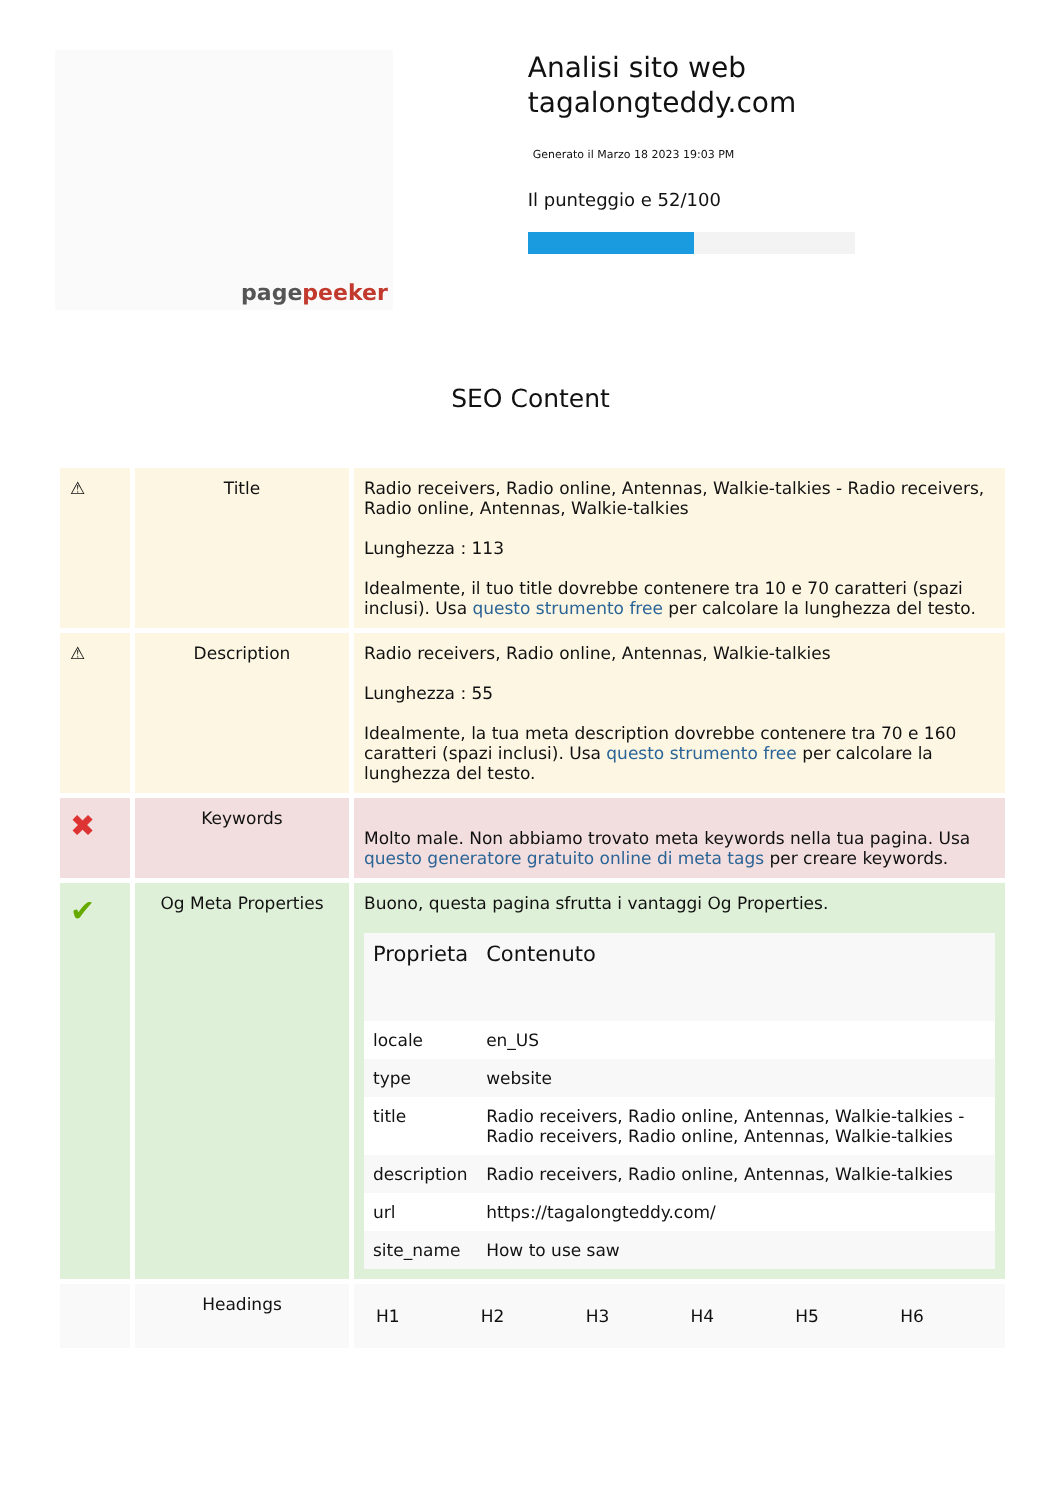pagepeeker
Analisi sito web tagalongteddy.com
Generato il Marzo 18 2023 19:03 PM
Il punteggio e 52/100
SEO Content
| ⚠ | Title | Radio receivers, Radio online, Antennas, Walkie-talkies - Radio receivers, Radio online, Antennas, Walkie-talkies Lunghezza : 113 Idealmente, il tuo title dovrebbe contenere tra 10 e 70 caratteri (spazi inclusi). Usa questo strumento free per calcolare la lunghezza del testo. |
| ⚠ | Description | Radio receivers, Radio online, Antennas, Walkie-talkies Lunghezza : 55 Idealmente, la tua meta description dovrebbe contenere tra 70 e 160 caratteri (spazi inclusi). Usa questo strumento free per calcolare la lunghezza del testo. |
| ✖ | Keywords | Molto male. Non abbiamo trovato meta keywords nella tua pagina. Usa questo generatore gratuito online di meta tags per creare keywords. |
| ✔ | Og Meta Properties | Buono, questa pagina sfrutta i vantaggi Og Properties. / Proprieta / Contenuto / / --- / --- / / locale / en_US / / type / website / / title / Radio receivers, Radio online, Antennas, Walkie-talkies - Radio receivers, Radio online, Antennas, Walkie-talkies / / description / Radio receivers, Radio online, Antennas, Walkie-talkies / / url / https://tagalongteddy.com/ / / site_name / How to use saw / |
| | Headings | / H1 / H2 / H3 / H4 / H5 / H6 / |